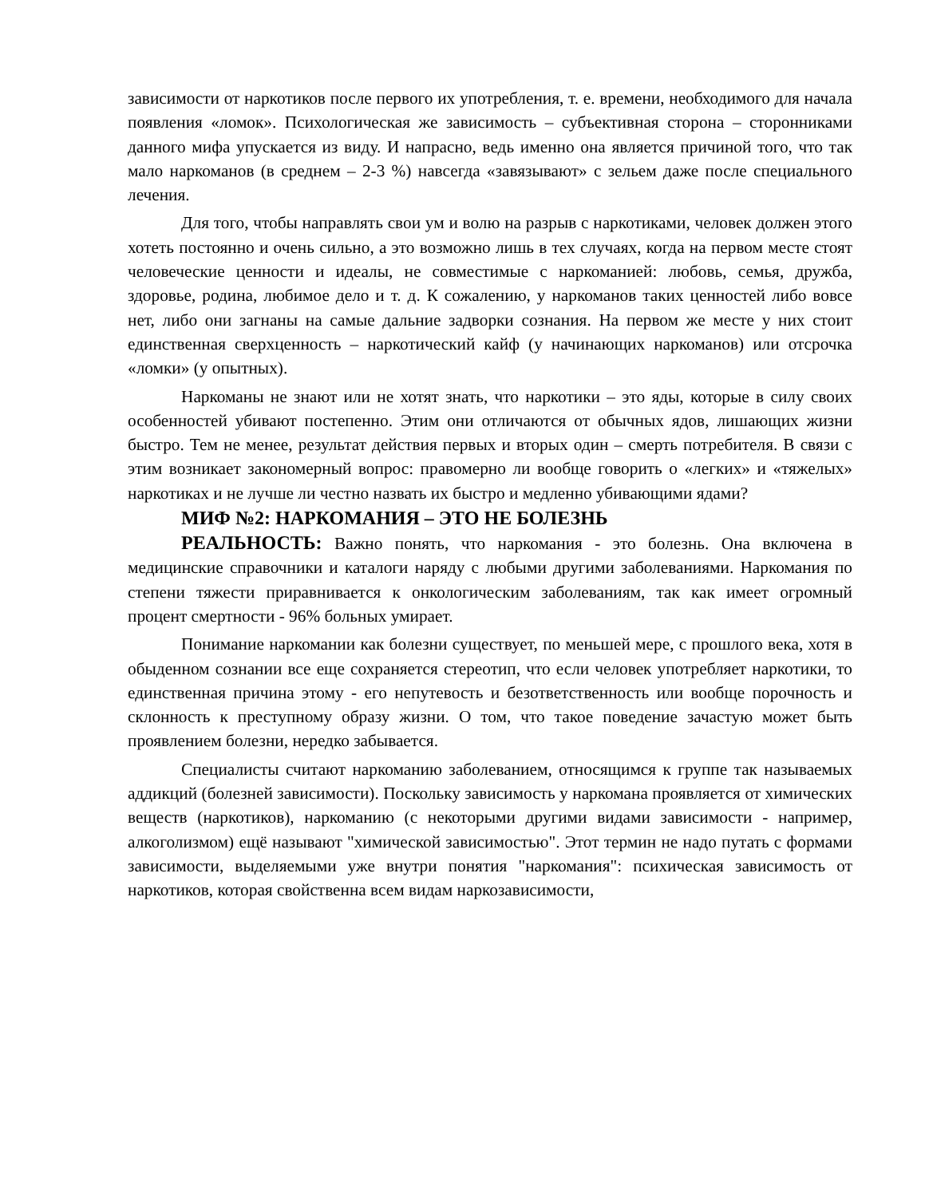зависимости от наркотиков после первого их употребления, т. е. времени, необходимого для начала появления «ломок». Психологическая же зависимость – субъективная сторона – сторонниками данного мифа упускается из виду. И напрасно, ведь именно она является причиной того, что так мало наркоманов (в среднем – 2-3 %) навсегда «завязывают» с зельем даже после специального лечения.
Для того, чтобы направлять свои ум и волю на разрыв с наркотиками, человек должен этого хотеть постоянно и очень сильно, а это возможно лишь в тех случаях, когда на первом месте стоят человеческие ценности и идеалы, не совместимые с наркоманией: любовь, семья, дружба, здоровье, родина, любимое дело и т. д. К сожалению, у наркоманов таких ценностей либо вовсе нет, либо они загнаны на самые дальние задворки сознания. На первом же месте у них стоит единственная сверхценность – наркотический кайф (у начинающих наркоманов) или отсрочка «ломки» (у опытных).
Наркоманы не знают или не хотят знать, что наркотики – это яды, которые в силу своих особенностей убивают постепенно. Этим они отличаются от обычных ядов, лишающих жизни быстро. Тем не менее, результат действия первых и вторых один – смерть потребителя. В связи с этим возникает закономерный вопрос: правомерно ли вообще говорить о «легких» и «тяжелых» наркотиках и не лучше ли честно назвать их быстро и медленно убивающими ядами?
МИФ №2: НАРКОМАНИЯ – ЭТО НЕ БОЛЕЗНЬ
РЕАЛЬНОСТЬ: Важно понять, что наркомания - это болезнь. Она включена в медицинские справочники и каталоги наряду с любыми другими заболеваниями. Наркомания по степени тяжести приравнивается к онкологическим заболеваниям, так как имеет огромный процент смертности - 96% больных умирает.
Понимание наркомании как болезни существует, по меньшей мере, с прошлого века, хотя в обыденном сознании все еще сохраняется стереотип, что если человек употребляет наркотики, то единственная причина этому - его непутевость и безответственность или вообще порочность и склонность к преступному образу жизни. О том, что такое поведение зачастую может быть проявлением болезни, нередко забывается.
Специалисты считают наркоманию заболеванием, относящимся к группе так называемых аддикций (болезней зависимости). Поскольку зависимость у наркомана проявляется от химических веществ (наркотиков), наркоманию (с некоторыми другими видами зависимости - например, алкоголизмом) ещё называют "химической зависимостью". Этот термин не надо путать с формами зависимости, выделяемыми уже внутри понятия "наркомания": психическая зависимость от наркотиков, которая свойственна всем видам наркозависимости,